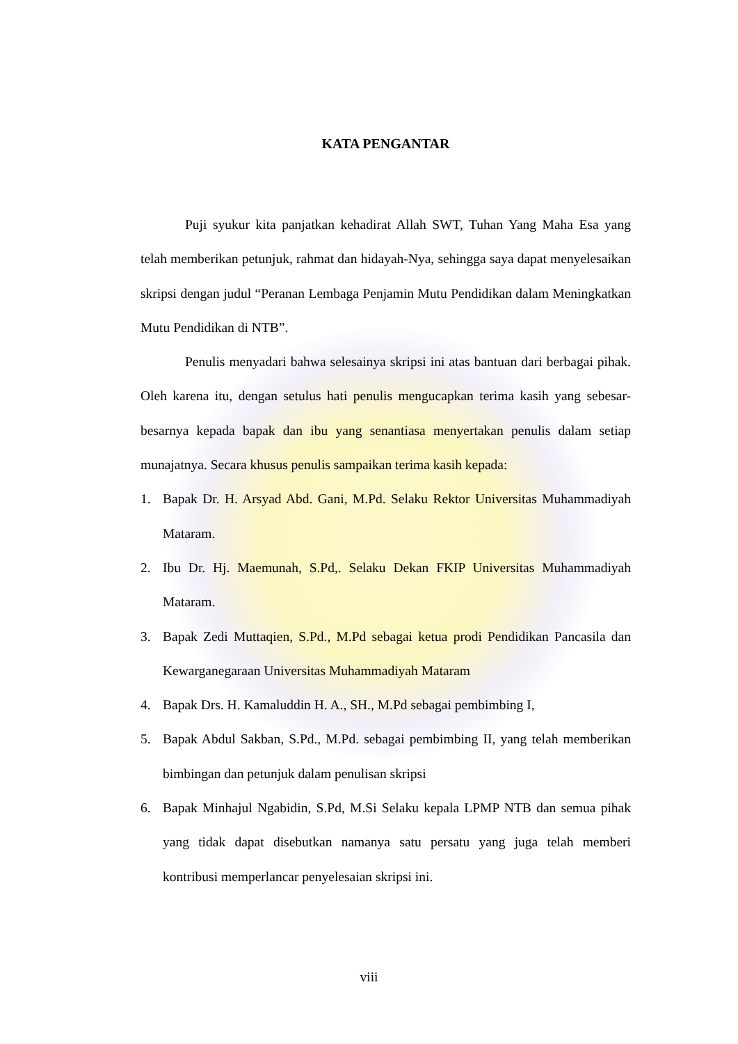KATA PENGANTAR
Puji syukur kita panjatkan kehadirat Allah SWT, Tuhan Yang Maha Esa yang telah memberikan petunjuk, rahmat dan hidayah-Nya, sehingga saya dapat menyelesaikan skripsi dengan judul “Peranan Lembaga Penjamin Mutu Pendidikan dalam Meningkatkan Mutu Pendidikan di NTB”.
Penulis menyadari bahwa selesainya skripsi ini atas bantuan dari berbagai pihak. Oleh karena itu, dengan setulus hati penulis mengucapkan terima kasih yang sebesar-besarnya kepada bapak dan ibu yang senantiasa menyertakan penulis dalam setiap munajatnya. Secara khusus penulis sampaikan terima kasih kepada:
1. Bapak Dr. H. Arsyad Abd. Gani, M.Pd. Selaku Rektor Universitas Muhammadiyah Mataram.
2. Ibu Dr. Hj. Maemunah, S.Pd,. Selaku Dekan FKIP Universitas Muhammadiyah Mataram.
3. Bapak Zedi Muttaqien, S.Pd., M.Pd sebagai ketua prodi Pendidikan Pancasila dan Kewarganegaraan Universitas Muhammadiyah Mataram
4. Bapak Drs. H. Kamaluddin H. A., SH., M.Pd sebagai pembimbing I,
5. Bapak Abdul Sakban, S.Pd., M.Pd. sebagai pembimbing II, yang telah memberikan bimbingan dan petunjuk dalam penulisan skripsi
6. Bapak Minhajul Ngabidin, S.Pd, M.Si Selaku kepala LPMP NTB dan semua pihak yang tidak dapat disebutkan namanya satu persatu yang juga telah memberi kontribusi memperlancar penyelesaian skripsi ini.
viii